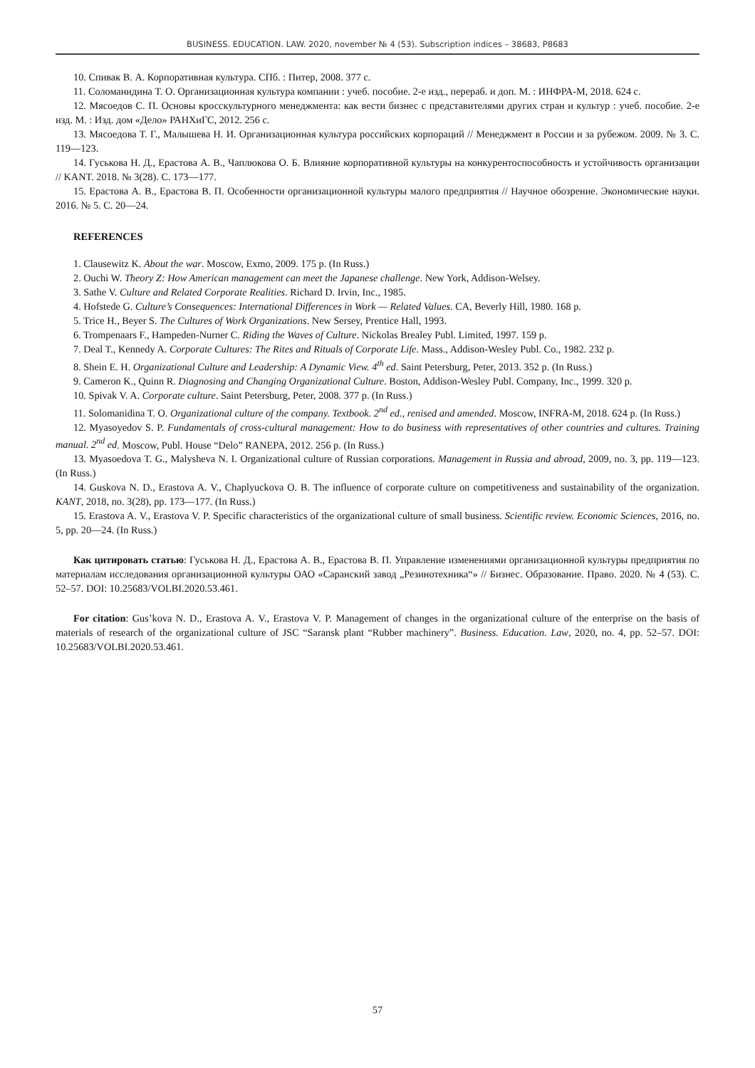BUSINESS. EDUCATION. LAW. 2020, november № 4 (53). Subscription indices – 38683, Р8683
10. Спивак В. А. Корпоративная культура. СПб. : Питер, 2008. 377 с.
11. Соломанидина Т. О. Организационная культура компании : учеб. пособие. 2-е изд., перераб. и доп. М. : ИНФРА-М, 2018. 624 с.
12. Мясоедов С. П. Основы кросскультурного менеджмента: как вести бизнес с представителями других стран и культур : учеб. пособие. 2-е изд. М. : Изд. дом «Дело» РАНХиГС, 2012. 256 с.
13. Мясоедова Т. Г., Малышева Н. И. Организационная культура российских корпораций // Менеджмент в России и за рубежом. 2009. № 3. С. 119—123.
14. Гуськова Н. Д., Ерастова А. В., Чаплюкова О. Б. Влияние корпоративной культуры на конкурентоспособность и устойчивость организации // KANT. 2018. № 3(28). С. 173—177.
15. Ерастова А. В., Ерастова В. П. Особенности организационной культуры малого предприятия // Научное обозрение. Экономические науки. 2016. № 5. С. 20—24.
REFERENCES
1. Clausewitz K. About the war. Moscow, Exmo, 2009. 175 p. (In Russ.)
2. Ouchi W. Theory Z: How American management can meet the Japanese challenge. New York, Addison-Welsey.
3. Sathe V. Culture and Related Corporate Realities. Richard D. Irvin, Inc., 1985.
4. Hofstede G. Culture’s Consequences: International Differences in Work — Related Values. CA, Beverly Hill, 1980. 168 p.
5. Trice H., Beyer S. The Cultures of Work Organizations. New Sersey, Prentice Hall, 1993.
6. Trompenaars F., Hampeden-Nurner C. Riding the Waves of Culture. Nickolas Brealey Publ. Limited, 1997. 159 p.
7. Deal T., Kennedy A. Corporate Cultures: The Rites and Rituals of Corporate Life. Mass., Addison-Wesley Publ. Co., 1982. 232 p.
8. Shein E. H. Organizational Culture and Leadership: A Dynamic View. 4<sup>th</sup> ed. Saint Petersburg, Peter, 2013. 352 p. (In Russ.)
9. Cameron K., Quinn R. Diagnosing and Changing Organizational Culture. Boston, Addison-Wesley Publ. Company, Inc., 1999. 320 p.
10. Spivak V. A. Corporate culture. Saint Petersburg, Peter, 2008. 377 p. (In Russ.)
11. Solomanidina T. O. Organizational culture of the company. Textbook. 2<sup>nd</sup> ed., renised and amended. Moscow, INFRA-M, 2018. 624 p. (In Russ.)
12. Myasoyedov S. P. Fundamentals of cross-cultural management: How to do business with representatives of other countries and cultures. Training manual. 2<sup>nd</sup> ed. Moscow, Publ. House “Delo” RANEPA, 2012. 256 p. (In Russ.)
13. Myasoedova T. G., Malysheva N. I. Organizational culture of Russian corporations. Management in Russia and abroad, 2009, no. 3, pp. 119—123. (In Russ.)
14. Guskova N. D., Erastova A. V., Chaplyuckova O. B. The influence of corporate culture on competitiveness and sustainability of the organization. KANT, 2018, no. 3(28), pp. 173—177. (In Russ.)
15. Erastova A. V., Erastova V. P. Specific characteristics of the organizational culture of small business. Scientific review. Economic Sciences, 2016, no. 5, pp. 20—24. (In Russ.)
Как цитировать статью: Гуськова Н. Д., Ерастова А. В., Ерастова В. П. Управление изменениями организационной культуры предприятия по материалам исследования организационной культуры ОАО «Саранский завод „Резинотехника“» // Бизнес. Образование. Право. 2020. № 4 (53). С. 52–57. DOI: 10.25683/VOLBI.2020.53.461.
For citation: Gus’kova N. D., Erastova A. V., Erastova V. P. Management of changes in the organizational culture of the enterprise on the basis of materials of research of the organizational culture of JSC “Saransk plant “Rubber machinery”. Business. Education. Law, 2020, no. 4, pp. 52–57. DOI: 10.25683/VOLBI.2020.53.461.
57